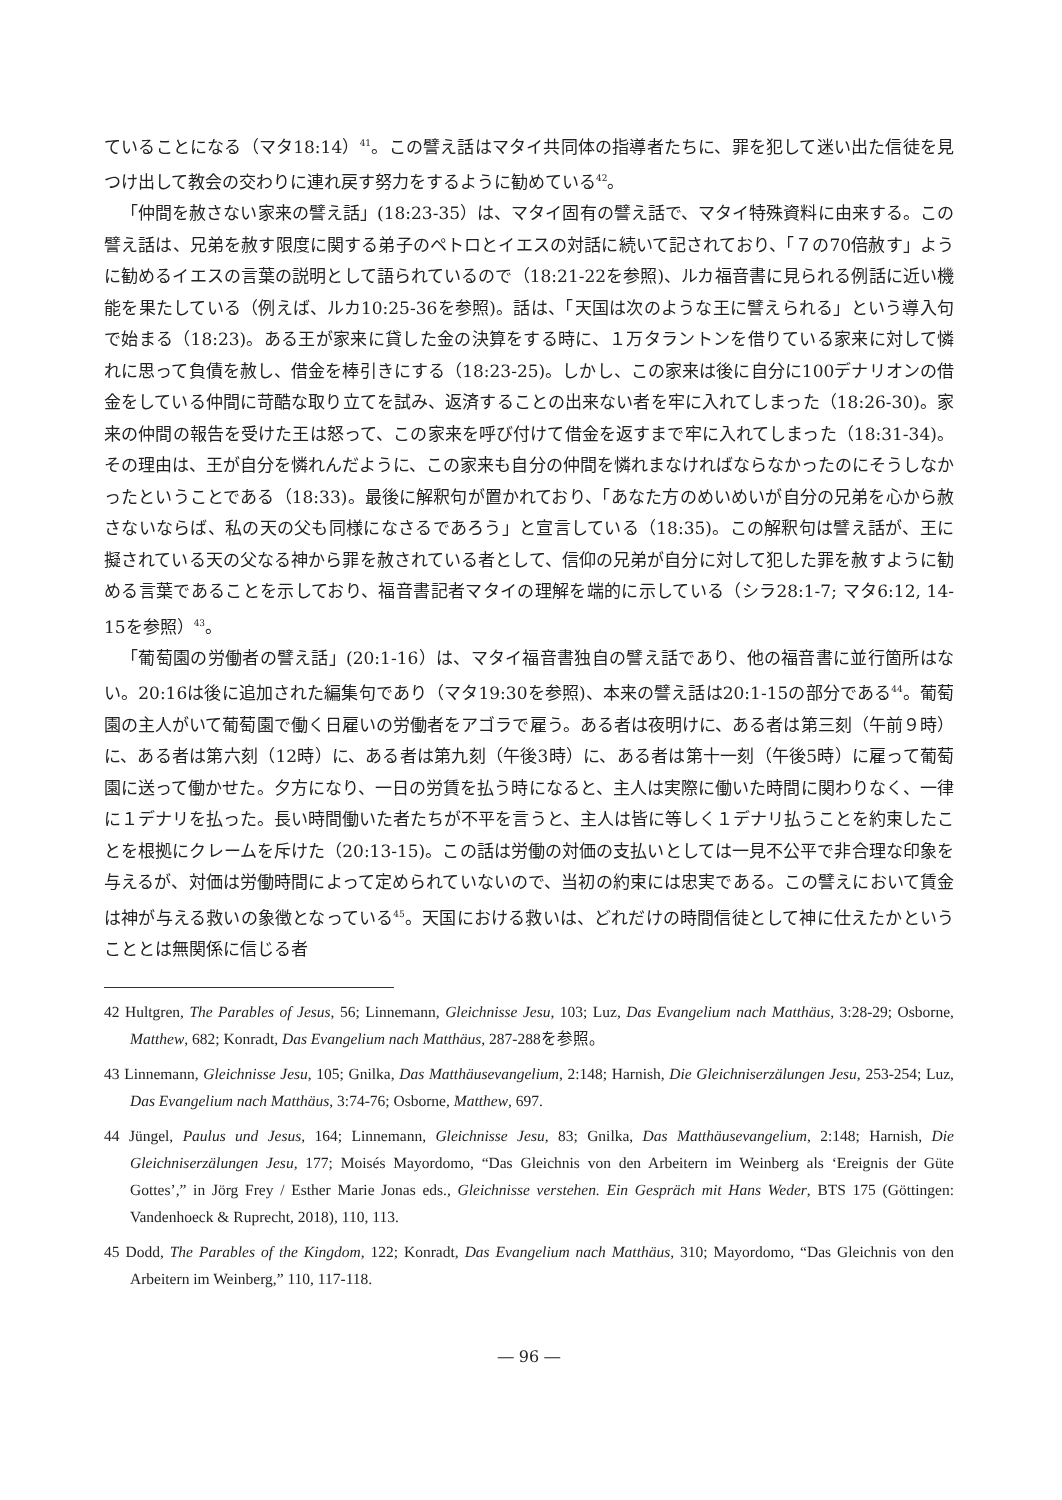ていることになる（マタ18:14）<sup>41</sup>。この譬え話はマタイ共同体の指導者たちに、罪を犯して迷い出た信徒を見つけ出して教会の交わりに連れ戻す努力をするように勧めている<sup>42</sup>。
「仲間を赦さない家来の譬え話」(18:23-35）は、マタイ固有の譬え話で、マタイ特殊資料に由来する。この譬え話は、兄弟を赦す限度に関する弟子のペトロとイエスの対話に続いて記されており、「７の70倍赦す」ように勧めるイエスの言葉の説明として語られているので（18:21-22を参照)、ルカ福音書に見られる例話に近い機能を果たしている（例えば、ルカ10:25-36を参照)。話は、「天国は次のような王に譬えられる」という導入句で始まる（18:23)。ある王が家来に貸した金の決算をする時に、１万タラントンを借りている家来に対して憐れに思って負債を赦し、借金を棒引きにする（18:23-25)。しかし、この家来は後に自分に100デナリオンの借金をしている仲間に苛酷な取り立てを試み、返済することの出来ない者を牢に入れてしまった（18:26-30)。家来の仲間の報告を受けた王は怒って、この家来を呼び付けて借金を返すまで牢に入れてしまった（18:31-34)。その理由は、王が自分を憐れんだように、この家来も自分の仲間を憐れまなければならなかったのにそうしなかったということである（18:33)。最後に解釈句が置かれており、「あなた方のめいめいが自分の兄弟を心から赦さないならば、私の天の父も同様になさるであろう」と宣言している（18:35)。この解釈句は譬え話が、王に擬されている天の父なる神から罪を赦されている者として、信仰の兄弟が自分に対して犯した罪を赦すように勧める言葉であることを示しており、福音書記者マタイの理解を端的に示している（シラ28:1-7; マタ6:12, 14-15を参照）<sup>43</sup>。
「葡萄園の労働者の譬え話」(20:1-16）は、マタイ福音書独自の譬え話であり、他の福音書に並行箇所はない。20:16は後に追加された編集句であり（マタ19:30を参照)、本来の譬え話は20:1-15の部分である<sup>44</sup>。葡萄園の主人がいて葡萄園で働く日雇いの労働者をアゴラで雇う。ある者は夜明けに、ある者は第三刻（午前９時）に、ある者は第六刻（12時）に、ある者は第九刻（午後3時）に、ある者は第十一刻（午後5時）に雇って葡萄園に送って働かせた。夕方になり、一日の労賃を払う時になると、主人は実際に働いた時間に関わりなく、一律に１デナリを払った。長い時間働いた者たちが不平を言うと、主人は皆に等しく１デナリ払うことを約束したことを根拠にクレームを斥けた（20:13-15)。この話は労働の対価の支払いとしては一見不公平で非合理な印象を与えるが、対価は労働時間によって定められていないので、当初の約束には忠実である。この譬えにおいて賃金は神が与える救いの象徴となっている<sup>45</sup>。天国における救いは、どれだけの時間信徒として神に仕えたかということとは無関係に信じる者
42 Hultgren, The Parables of Jesus, 56; Linnemann, Gleichnisse Jesu, 103; Luz, Das Evangelium nach Matthäus, 3:28-29; Osborne, Matthew, 682; Konradt, Das Evangelium nach Matthäus, 287-288を参照。
43 Linnemann, Gleichnisse Jesu, 105; Gnilka, Das Matthäusevangelium, 2:148; Harnish, Die Gleichniserzälungen Jesu, 253-254; Luz, Das Evangelium nach Matthäus, 3:74-76; Osborne, Matthew, 697.
44 Jüngel, Paulus und Jesus, 164; Linnemann, Gleichnisse Jesu, 83; Gnilka, Das Matthäusevangelium, 2:148; Harnish, Die Gleichniserzälungen Jesu, 177; Moisés Mayordomo, “Das Gleichnis von den Arbeitern im Weinberg als ‘Ereignis der Güte Gottes’,” in Jörg Frey / Esther Marie Jonas eds., Gleichnisse verstehen. Ein Gespräch mit Hans Weder, BTS 175 (Göttingen: Vandenhoeck & Ruprecht, 2018), 110, 113.
45 Dodd, The Parables of the Kingdom, 122; Konradt, Das Evangelium nach Matthäus, 310; Mayordomo, “Das Gleichnis von den Arbeitern im Weinberg,” 110, 117-118.
― 96 ―